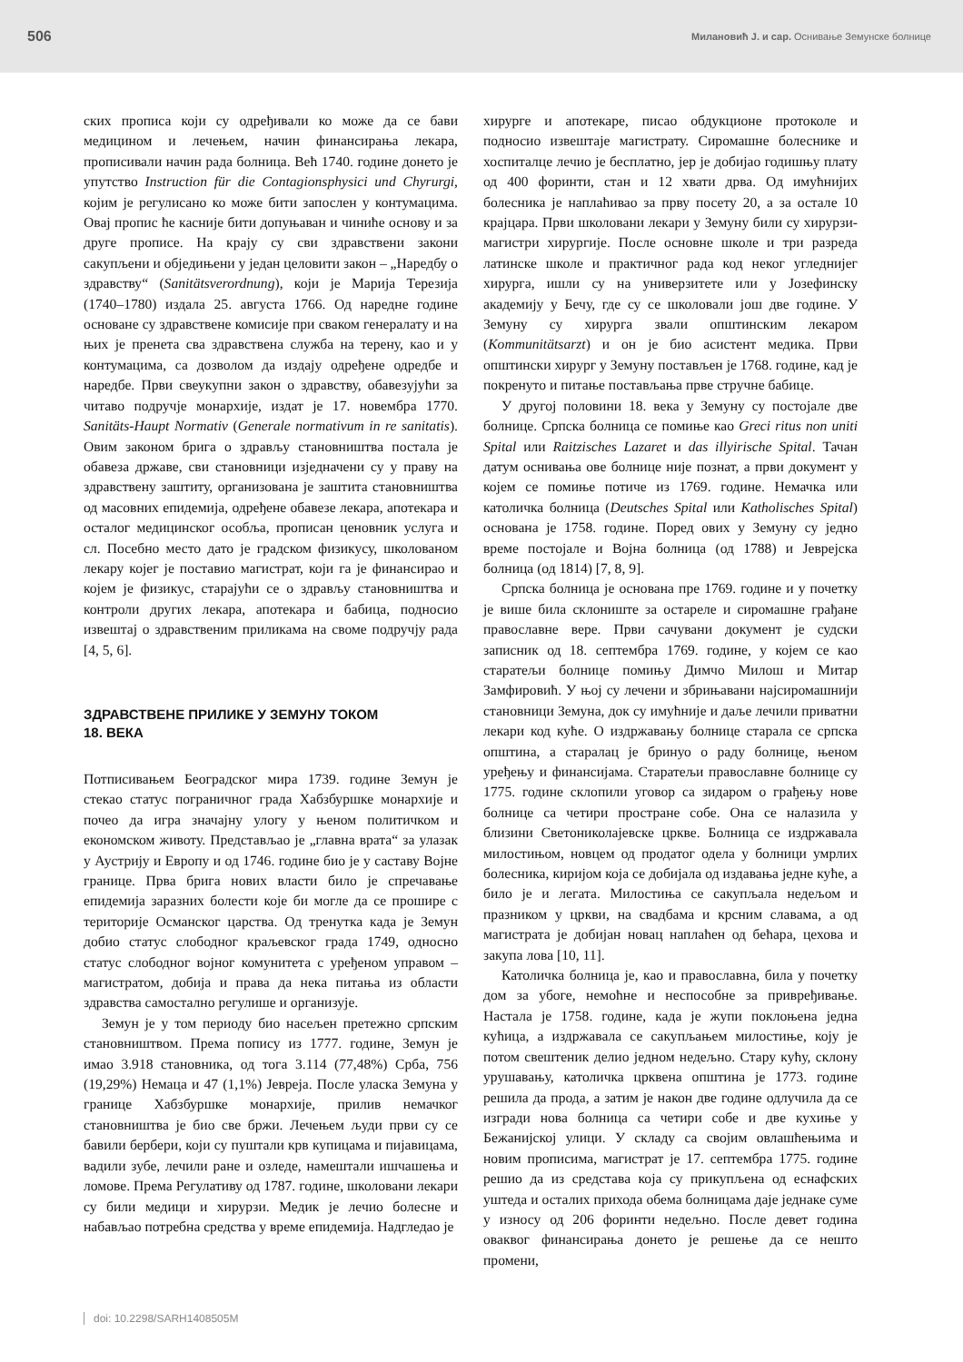506 Милановић Ј. и сар. Оснивање Земунске болнице
ских прописа који су одређивали ко може да се бави медицином и лечењем, начин финансирања лекара, прописивали начин рада болница. Већ 1740. године донето је упутство Instruction für die Contagionsphysici und Chyrurgi, којим је регулисано ко може бити запослен у контумацима. Овај пропис ће касније бити допуњаван и чиниће основу и за друге прописе. На крају су сви здравствени закони сакупљени и обједињени у један целовити закон – „Наредбу о здравству“ (Sanitätsverordnung), који је Марија Терезија (1740–1780) издала 25. августа 1766. Од наредне године основане су здравствене комисије при сваком генералату и на њих је пренета сва здравствена служба на терену, као и у контумацима, са дозволом да издају одређене одредбе и наредбе. Први свеукупни закон о здравству, обавезујући за читаво подручје монархије, издат је 17. новембра 1770. Sanitäts-Haupt Normativ (Generale normativum in re sanitatis). Овим законом брига о здрављу становништва постала је обавеза државе, сви становници изједначени су у праву на здравствену заштиту, организована је заштита становништва од масовних епидемија, одређене обавезе лекара, апотекара и осталог медицинског особља, прописан ценовник услуга и сл. Посебно место дато је градском физикусу, школованом лекару којег је поставио магистрат, који га је финансирао и којем је физикус, старајући се о здрављу становништва и контроли других лекара, апотекара и бабица, подносио извештај о здравственим приликама на своме подручју рада [4, 5, 6].
ЗДРАВСТВЕНЕ ПРИЛИКЕ У ЗЕМУНУ ТОКОМ
18. ВЕКА
Потписивањем Београдског мира 1739. године Земун је стекао статус пограничног града Хабзбуршке монархије и почео да игра значајну улогу у њеном политичком и економском животу. Представљао је „главна врата“ за улазак у Аустрију и Европу и од 1746. године био је у саставу Војне границе. Прва брига нових власти било је спречавање епидемија заразних болести које би могле да се прошире с територије Османског царства. Од тренутка када је Земун добио статус слободног краљевског града 1749, односно статус слободног војног комунитета с уређеном управом – магистратом, добија и права да нека питања из области здравства самостално регулише и организује.
Земун је у том периоду био насељен претежно српским становништвом. Према попису из 1777. године, Земун је имао 3.918 становника, од тога 3.114 (77,48%) Срба, 756 (19,29%) Немаца и 47 (1,1%) Јевреја. После уласка Земуна у границе Хабзбуршке монархије, прилив немачког становништва је био све бржи. Лечењем људи први су се бавили бербери, који су пуштали крв купицама и пијавицама, вадили зубе, лечили ране и озледе, намештали ишчашења и ломове. Према Регулативу од 1787. године, школовани лекари су били медици и хирурзи. Медик је лечио болесне и набављао потребна средства у време епидемија. Надгледао је
хирурге и апотекаре, писао обдукционе протоколе и подносио извештаје магистрату. Сиромашне болеснике и хоспиталце лечио је бесплатно, јер је добијао годишњу плату од 400 форинти, стан и 12 хвати дрва. Од имућнијих болесника је наплаћивао за прву посету 20, а за остале 10 крајцара. Први школовани лекари у Земуну били су хирурзи-магистри хирургије. После основне школе и три разреда латинске школе и практичног рада код неког угледнијег хирурга, ишли су на универзитете или у Јозефинску академију у Бечу, где су се школовали још две године. У Земуну су хирурга звали општинским лекаром (Kommunitätsarzt) и он је био асистент медика. Први општински хирург у Земуну постављен је 1768. године, кад је покренуто и питање постављања прве стручне бабице.
У другој половини 18. века у Земуну су постојале две болнице. Српска болница се помиње као Greci ritus non uniti Spital или Raitzisches Lazaret и das illyirische Spital. Тачан датум оснивања ове болнице није познат, а први документ у којем се помиње потиче из 1769. године. Немачка или католичка болница (Deutsches Spital или Katholisches Spital) основана је 1758. године. Поред ових у Земуну су једно време постојале и Војна болница (од 1788) и Јеврејска болница (од 1814) [7, 8, 9].
Српска болница је основана пре 1769. године и у почетку је више била склониште за остареле и сиромашне грађане православне вере. Први сачувани документ је судски записник од 18. септембра 1769. године, у којем се као старатељи болнице помињу Димчо Милош и Митар Замфировић. У њој су лечени и збрињавани најсиромашнији становници Земуна, док су имућније и даље лечили приватни лекари код куће. О издржавању болнице старала се српска општина, а старалац је бринуо о раду болнице, њеном уређењу и финансијама. Старатељи православне болнице су 1775. године склопили уговор са зидаром о грађењу нове болнице са четири простране собе. Она се налазила у близини Светониколајевске цркве. Болница се издржавала милостињом, новцем од продатог одела у болници умрлих болесника, киријом која се добијала од издавања једне куће, а било је и легата. Милостиња се сакупљала недељом и празником у цркви, на свадбама и крсним славама, а од магистрата је добијан новац наплаћен од бећара, цехова и закупа лова [10, 11].
Католичка болница је, као и православна, била у почетку дом за убоге, немоћне и неспособне за привређивање. Настала је 1758. године, када је жупи поклоњена једна кућица, а издржавала се сакупљањем милостиње, коју је потом свештеник делио једном недељно. Стару кућу, склону урушавању, католичка црквена општина је 1773. године решила да прода, а затим је након две године одлучила да се изгради нова болница са четири собе и две кухиње у Бежанијској улици. У складу са својим овлашћењима и новим прописима, магистрат је 17. септембра 1775. године решио да из средстава која су прикупљена од еснафских уштеда и осталих прихода обема болницама даје једнаке суме у износу од 206 форинти недељно. После девет година оваквог финансирања донето је решење да се нешто промени,
doi: 10.2298/SARH1408505M